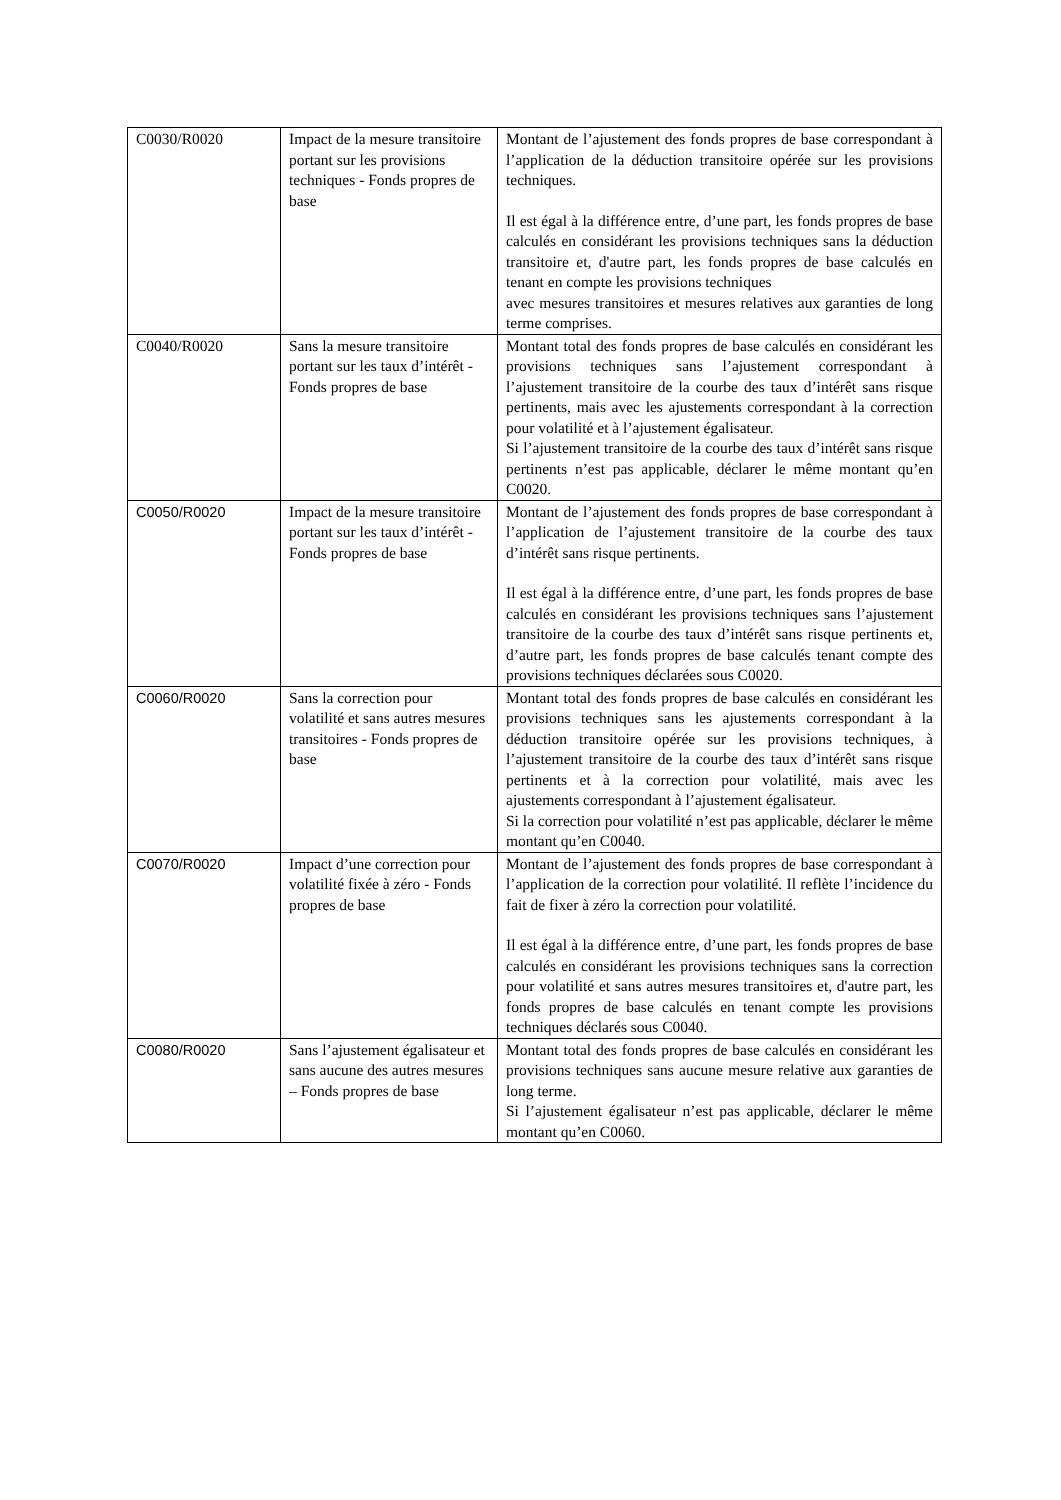| C0030/R0020 | Impact de la mesure transitoire portant sur les provisions techniques - Fonds propres de base | Montant de l’ajustement des fonds propres de base correspondant à l’application de la déduction transitoire opérée sur les provisions techniques. Il est égal à la différence entre, d’une part, les fonds propres de base calculés en considérant les provisions techniques sans la déduction transitoire et, d'autre part, les fonds propres de base calculés en tenant en compte les provisions techniques avec mesures transitoires et mesures relatives aux garanties de long terme comprises. |
| C0040/R0020 | Sans la mesure transitoire portant sur les taux d’intérêt - Fonds propres de base | Montant total des fonds propres de base calculés en considérant les provisions techniques sans l’ajustement correspondant à l’ajustement transitoire de la courbe des taux d’intérêt sans risque pertinents, mais avec les ajustements correspondant à la correction pour volatilité et à l’ajustement égalisateur. Si l’ajustement transitoire de la courbe des taux d’intérêt sans risque pertinents n’est pas applicable, déclarer le même montant qu’en C0020. |
| C0050/R0020 | Impact de la mesure transitoire portant sur les taux d’intérêt - Fonds propres de base | Montant de l’ajustement des fonds propres de base correspondant à l’application de l’ajustement transitoire de la courbe des taux d’intérêt sans risque pertinents. Il est égal à la différence entre, d’une part, les fonds propres de base calculés en considérant les provisions techniques sans l’ajustement transitoire de la courbe des taux d’intérêt sans risque pertinents et, d’autre part, les fonds propres de base calculés tenant compte des provisions techniques déclarées sous C0020. |
| C0060/R0020 | Sans la correction pour volatilité et sans autres mesures transitoires - Fonds propres de base | Montant total des fonds propres de base calculés en considérant les provisions techniques sans les ajustements correspondant à la déduction transitoire opérée sur les provisions techniques, à l’ajustement transitoire de la courbe des taux d’intérêt sans risque pertinents et à la correction pour volatilité, mais avec les ajustements correspondant à l’ajustement égalisateur. Si la correction pour volatilité n’est pas applicable, déclarer le même montant qu’en C0040. |
| C0070/R0020 | Impact d’une correction pour volatilité fixée à zéro - Fonds propres de base | Montant de l’ajustement des fonds propres de base correspondant à l’application de la correction pour volatilité. Il reflète l’incidence du fait de fixer à zéro la correction pour volatilité. Il est égal à la différence entre, d’une part, les fonds propres de base calculés en considérant les provisions techniques sans la correction pour volatilité et sans autres mesures transitoires et, d'autre part, les fonds propres de base calculés en tenant compte les provisions techniques déclarés sous C0040. |
| C0080/R0020 | Sans l’ajustement égalisateur et sans aucune des autres mesures – Fonds propres de base | Montant total des fonds propres de base calculés en considérant les provisions techniques sans aucune mesure relative aux garanties de long terme. Si l’ajustement égalisateur n’est pas applicable, déclarer le même montant qu’en C0060. |